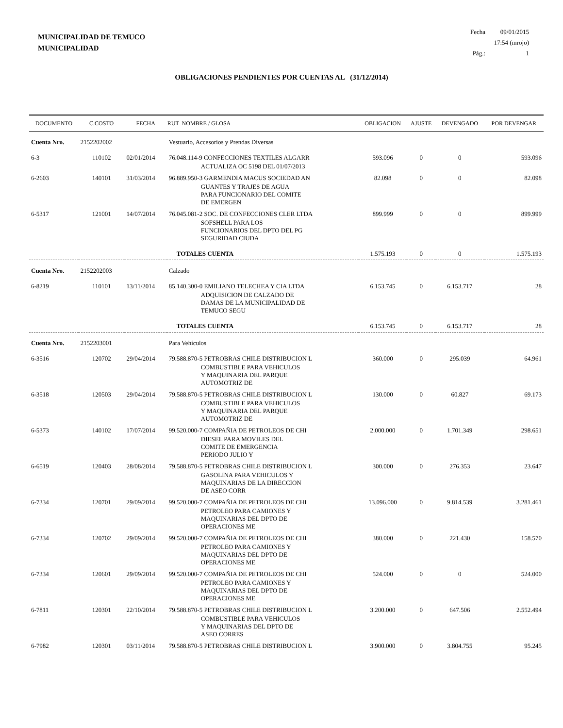MUNICIPALIDAD DE TEMUCO
MUNICIPALIDAD
Fecha 09/01/2015 17:54 (mrojo) Pág.: 1
OBLIGACIONES PENDIENTES POR CUENTAS AL (31/12/2014)
| DOCUMENTO | C.COSTO | FECHA | RUT NOMBRE / GLOSA | OBLIGACION | AJUSTE | DEVENGADO | POR DEVENGAR |
| --- | --- | --- | --- | --- | --- | --- | --- |
| Cuenta Nro. | 2152202002 | | Vestuario, Accesorios y Prendas Diversas | | | | |
| 6-3 | 110102 | 02/01/2014 | 76.048.114-9 CONFECCIONES TEXTILES ALGARR | 593.096 | 0 | 0 | 593.096 |
| | | | ACTUALIZA OC 5198 DEL 01/07/2013 | | | | |
| 6-2603 | 140101 | 31/03/2014 | 96.889.950-3 GARMENDIA MACUS SOCIEDAD AN | 82.098 | 0 | 0 | 82.098 |
| | | | GUANTES Y TRAJES DE AGUA PARA FUNCIONARIO DEL COMITE DE EMERGEN | | | | |
| 6-5317 | 121001 | 14/07/2014 | 76.045.081-2 SOC. DE CONFECCIONES CLER LTDA | 899.999 | 0 | 0 | 899.999 |
| | | | SOFSHELL PARA LOS FUNCIONARIOS DEL DPTO DEL PG SEGURIDAD CIUDA | | | | |
| | | | TOTALES CUENTA | 1.575.193 | 0 | 0 | 1.575.193 |
| Cuenta Nro. | 2152202003 | | Calzado | | | | |
| 6-8219 | 110101 | 13/11/2014 | 85.140.300-0 EMILIANO TELECHEA Y CIA LTDA | 6.153.745 | 0 | 6.153.717 | 28 |
| | | | ADQUISICION DE CALZADO DE DAMAS DE LA MUNICIPALIDAD DE TEMUCO SEGU | | | | |
| | | | TOTALES CUENTA | 6.153.745 | 0 | 6.153.717 | 28 |
| Cuenta Nro. | 2152203001 | | Para Vehículos | | | | |
| 6-3516 | 120702 | 29/04/2014 | 79.588.870-5 PETROBRAS CHILE DISTRIBUCION L | 360.000 | 0 | 295.039 | 64.961 |
| | | | COMBUSTIBLE PARA VEHICULOS Y MAQUINARIA DEL PARQUE AUTOMOTRIZ DE | | | | |
| 6-3518 | 120503 | 29/04/2014 | 79.588.870-5 PETROBRAS CHILE DISTRIBUCION L | 130.000 | 0 | 60.827 | 69.173 |
| | | | COMBUSTIBLE PARA VEHICULOS Y MAQUINARIA DEL PARQUE AUTOMOTRIZ DE | | | | |
| 6-5373 | 140102 | 17/07/2014 | 99.520.000-7 COMPAÑIA DE PETROLEOS DE CHI | 2.000.000 | 0 | 1.701.349 | 298.651 |
| | | | DIESEL PARA MOVILES DEL COMITE DE EMERGENCIA PERIODO JULIO Y | | | | |
| 6-6519 | 120403 | 28/08/2014 | 79.588.870-5 PETROBRAS CHILE DISTRIBUCION L | 300.000 | 0 | 276.353 | 23.647 |
| | | | GASOLINA PARA VEHICULOS Y MAQUINARIAS DE LA DIRECCION DE ASEO CORR | | | | |
| 6-7334 | 120701 | 29/09/2014 | 99.520.000-7 COMPAÑIA DE PETROLEOS DE CHI | 13.096.000 | 0 | 9.814.539 | 3.281.461 |
| | | | PETROLEO PARA CAMIONES Y MAQUINARIAS DEL DPTO DE OPERACIONES ME | | | | |
| 6-7334 | 120702 | 29/09/2014 | 99.520.000-7 COMPAÑIA DE PETROLEOS DE CHI | 380.000 | 0 | 221.430 | 158.570 |
| | | | PETROLEO PARA CAMIONES Y MAQUINARIAS DEL DPTO DE OPERACIONES ME | | | | |
| 6-7334 | 120601 | 29/09/2014 | 99.520.000-7 COMPAÑIA DE PETROLEOS DE CHI | 524.000 | 0 | 0 | 524.000 |
| | | | PETROLEO PARA CAMIONES Y MAQUINARIAS DEL DPTO DE OPERACIONES ME | | | | |
| 6-7811 | 120301 | 22/10/2014 | 79.588.870-5 PETROBRAS CHILE DISTRIBUCION L | 3.200.000 | 0 | 647.506 | 2.552.494 |
| | | | COMBUSTIBLE PARA VEHICULOS Y MAQUINARIAS DEL DPTO DE ASEO CORRES | | | | |
| 6-7982 | 120301 | 03/11/2014 | 79.588.870-5 PETROBRAS CHILE DISTRIBUCION L | 3.900.000 | 0 | 3.804.755 | 95.245 |